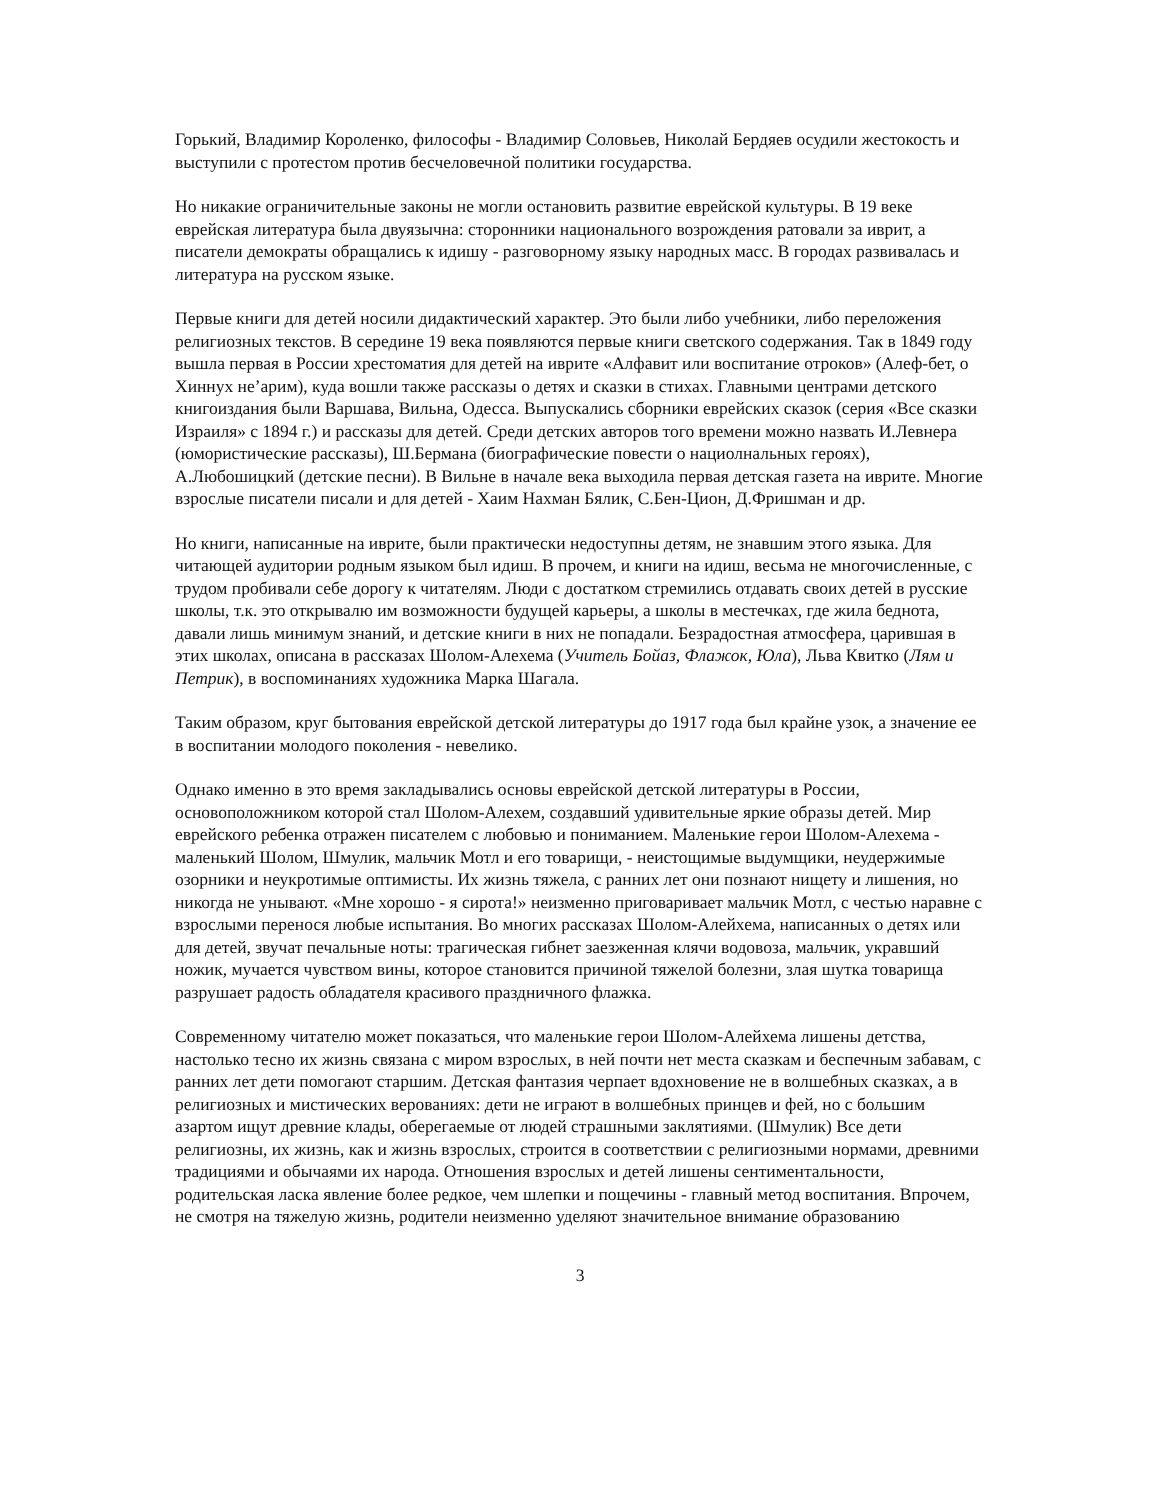Горький, Владимир Короленко, философы - Владимир Соловьев, Николай Бердяев осудили жестокость и выступили с протестом против бесчеловечной политики государства.
Но никакие ограничительные законы не могли остановить развитие еврейской культуры. В 19 веке еврейская литература была двуязычна: сторонники национального возрождения ратовали за иврит, а писатели демократы обращались к идишу - разговорному языку народных масс. В городах развивалась и литература на русском языке.
Первые книги для детей носили дидактический характер. Это были либо учебники, либо переложения религиозных текстов. В середине 19 века появляются первые книги светского содержания. Так в 1849 году вышла первая в России хрестоматия для детей на иврите «Алфавит или воспитание отроков» (Алеф-бет, о Хиннух не’арим), куда вошли также рассказы о детях и сказки в стихах. Главными центрами детского книгоиздания были Варшава, Вильна, Одесса. Выпускались сборники еврейских сказок (серия «Все сказки Израиля» с 1894 г.) и рассказы для детей. Среди детских авторов того времени можно назвать И.Левнера (юмористические рассказы), Ш.Бермана (биографические повести о нациолнальных героях), А.Любошицкий (детские песни). В Вильне в начале века выходила первая детская газета на иврите. Многие взрослые писатели писали и для детей - Хаим Нахман Бялик, С.Бен-Цион, Д.Фришман и др.
Но книги, написанные на иврите, были практически недоступны детям, не знавшим этого языка. Для читающей аудитории родным языком был идиш. В прочем, и книги на идиш, весьма не многочисленные, с трудом пробивали себе дорогу к читателям. Люди с достатком стремились отдавать своих детей в русские школы, т.к. это открывалю им возможности будущей карьеры, а школы в местечках, где жила беднота, давали лишь минимум знаний, и детские книги в них не попадали. Безрадостная атмосфера, царившая в этих школах, описана в рассказах Шолом-Алехема (Учитель Бойаз, Флажок, Юла), Льва Квитко (Лям и Петрик), в воспоминаниях художника Марка Шагала.
Таким образом, круг бытования еврейской детской литературы до 1917 года был крайне узок, а значение ее в воспитании молодого поколения - невелико.
Однако именно в это время закладывались основы еврейской детской литературы в России, основоположником которой стал Шолом-Алехем, создавший удивительные яркие образы детей. Мир еврейского ребенка отражен писателем с любовью и пониманием. Маленькие герои Шолом-Алехема - маленький Шолом, Шмулик, мальчик Мотл и его товарищи, - неистощимые выдумщики, неудержимые озорники и неукротимые оптимисты. Их жизнь тяжела, с ранних лет они познают нищету и лишения, но никогда не унывают. «Мне хорошо - я сирота!» неизменно приговаривает мальчик Мотл, с честью наравне с взрослыми перенося любые испытания. Во многих рассказах Шолом-Алейхема, написанных о детях или для детей, звучат печальные ноты: трагическая гибнет заезженная клячи водовоза, мальчик, укравший ножик, мучается чувством вины, которое становится причиной тяжелой болезни, злая шутка товарища разрушает радость обладателя красивого праздничного флажка.
Современному читателю может показаться, что маленькие герои Шолом-Алейхема лишены детства, настолько тесно их жизнь связана с миром взрослых, в ней почти нет места сказкам и беспечным забавам, с ранних лет дети помогают старшим. Детская фантазия черпает вдохновение не в волшебных сказках, а в религиозных и мистических верованиях: дети не играют в волшебных принцев и фей, но с большим азартом ищут древние клады, оберегаемые от людей страшными заклятиями. (Шмулик) Все дети религиозны, их жизнь, как и жизнь взрослых, строится в соответствии с религиозными нормами, древними традициями и обычаями их народа. Отношения взрослых и детей лишены сентиментальности, родительская ласка явление более редкое, чем шлепки и пощечины - главный метод воспитания. Впрочем, не смотря на тяжелую жизнь, родители неизменно уделяют значительное внимание образованию
3